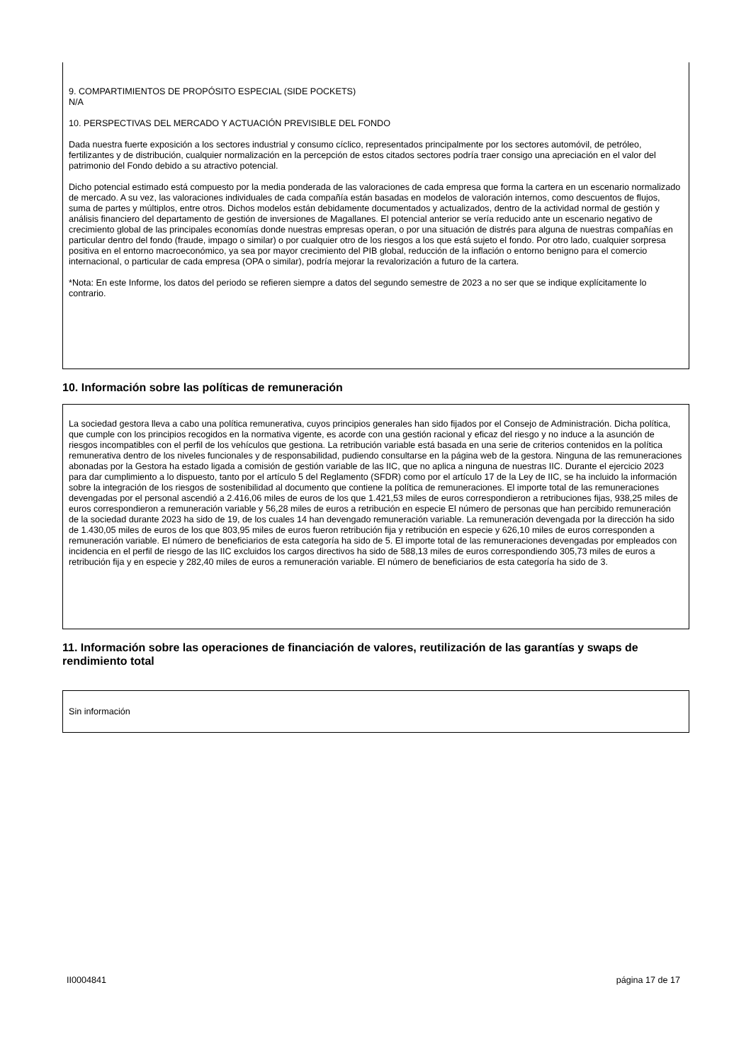9. COMPARTIMIENTOS DE PROPÓSITO ESPECIAL (SIDE POCKETS)
N/A
10. PERSPECTIVAS DEL MERCADO Y ACTUACIÓN PREVISIBLE DEL FONDO
Dada nuestra fuerte exposición a los sectores industrial y consumo cíclico, representados principalmente por los sectores automóvil, de petróleo, fertilizantes y de distribución, cualquier normalización en la percepción de estos citados sectores podría traer consigo una apreciación en el valor del patrimonio del Fondo debido a su atractivo potencial.
Dicho potencial estimado está compuesto por la media ponderada de las valoraciones de cada empresa que forma la cartera en un escenario normalizado de mercado. A su vez, las valoraciones individuales de cada compañía están basadas en modelos de valoración internos, como descuentos de flujos, suma de partes y múltiplos, entre otros. Dichos modelos están debidamente documentados y actualizados, dentro de la actividad normal de gestión y análisis financiero del departamento de gestión de inversiones de Magallanes. El potencial anterior se vería reducido ante un escenario negativo de crecimiento global de las principales economías donde nuestras empresas operan, o por una situación de distrés para alguna de nuestras compañías en particular dentro del fondo (fraude, impago o similar) o por cualquier otro de los riesgos a los que está sujeto el fondo. Por otro lado, cualquier sorpresa positiva en el entorno macroeconómico, ya sea por mayor crecimiento del PIB global, reducción de la inflación o entorno benigno para el comercio internacional, o particular de cada empresa (OPA o similar), podría mejorar la revalorización a futuro de la cartera.
*Nota: En este Informe, los datos del periodo se refieren siempre a datos del segundo semestre de 2023 a no ser que se indique explícitamente lo contrario.
10. Información sobre las políticas de remuneración
La sociedad gestora lleva a cabo una política remunerativa, cuyos principios generales han sido fijados por el Consejo de Administración. Dicha política, que cumple con los principios recogidos en la normativa vigente, es acorde con una gestión racional y eficaz del riesgo y no induce a la asunción de riesgos incompatibles con el perfil de los vehículos que gestiona. La retribución variable está basada en una serie de criterios contenidos en la política remunerativa dentro de los niveles funcionales y de responsabilidad, pudiendo consultarse en la página web de la gestora. Ninguna de las remuneraciones abonadas por la Gestora ha estado ligada a comisión de gestión variable de las IIC, que no aplica a ninguna de nuestras IIC. Durante el ejercicio 2023 para dar cumplimiento a lo dispuesto, tanto por el artículo 5 del Reglamento (SFDR) como por el artículo 17 de la Ley de IIC, se ha incluido la información sobre la integración de los riesgos de sostenibilidad al documento que contiene la política de remuneraciones. El importe total de las remuneraciones devengadas por el personal ascendió a 2.416,06 miles de euros de los que 1.421,53 miles de euros correspondieron a retribuciones fijas, 938,25 miles de euros correspondieron a remuneración variable y 56,28 miles de euros a retribución en especie El número de personas que han percibido remuneración de la sociedad durante 2023 ha sido de 19, de los cuales 14 han devengado remuneración variable. La remuneración devengada por la dirección ha sido de 1.430,05 miles de euros de los que 803,95 miles de euros fueron retribución fija y retribución en especie y 626,10 miles de euros corresponden a remuneración variable. El número de beneficiarios de esta categoría ha sido de 5. El importe total de las remuneraciones devengadas por empleados con incidencia en el perfil de riesgo de las IIC excluidos los cargos directivos ha sido de 588,13 miles de euros correspondiendo 305,73 miles de euros a retribución fija y en especie y 282,40 miles de euros a remuneración variable. El número de beneficiarios de esta categoría ha sido de 3.
11. Información sobre las operaciones de financiación de valores, reutilización de las garantías y swaps de rendimiento total
Sin información
II0004841 página 17 de 17